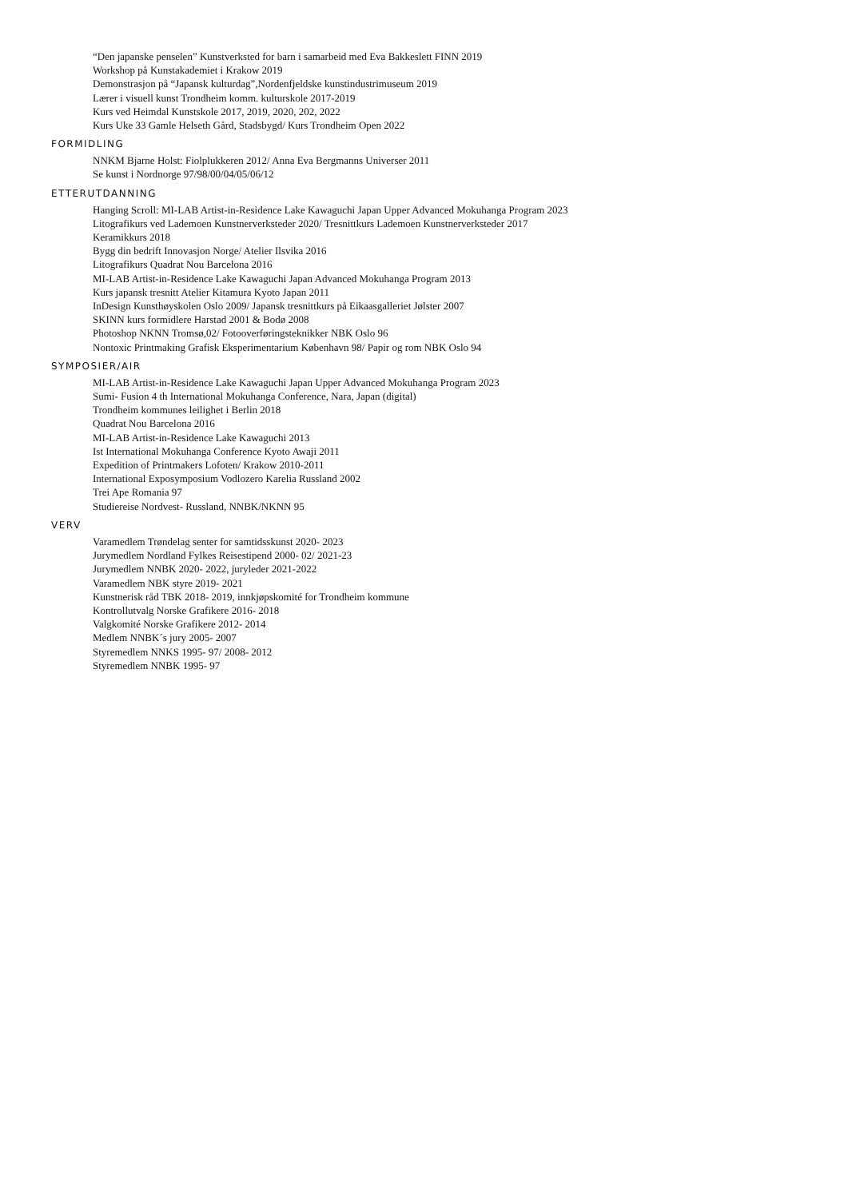“Den japanske penselen” Kunstverksted for barn i samarbeid med Eva Bakkeslett FINN 2019
Workshop på Kunstakademiet i Krakow 2019
Demonstrasjon på “Japansk kulturdag”,Nordenfjeldske kunstindustrimuseum 2019
Lærer i visuell kunst Trondheim komm. kulturskole 2017-2019
Kurs ved Heimdal Kunstskole 2017, 2019, 2020, 202, 2022
Kurs Uke 33 Gamle Helseth Gård, Stadsbygd/ Kurs Trondheim Open 2022
FORMIDLING
NNKM Bjarne Holst: Fiolplukkeren 2012/ Anna Eva Bergmanns Universer 2011
Se kunst i Nordnorge 97/98/00/04/05/06/12
ETTERUTDANNING
Hanging Scroll: MI-LAB Artist-in-Residence Lake Kawaguchi Japan Upper Advanced Mokuhanga Program 2023
Litografikurs ved Lademoen Kunstnerverksteder 2020/ Tresnittkurs Lademoen Kunstnerverksteder 2017
Keramikkurs 2018
Bygg din bedrift Innovasjon Norge/ Atelier Ilsvika 2016
Litografikurs Quadrat Nou Barcelona 2016
MI-LAB Artist-in-Residence Lake Kawaguchi Japan Advanced Mokuhanga Program 2013
Kurs japansk tresnitt Atelier Kitamura Kyoto Japan 2011
InDesign Kunsthøyskolen Oslo 2009/ Japansk tresnittkurs på Eikaasgalleriet Jølster 2007
SKINN kurs formidlere Harstad 2001 & Bodø 2008
Photoshop NKNN Tromsø,02/ Fotooverføringsteknikker NBK Oslo 96
Nontoxic Printmaking Grafisk Eksperimentarium København 98/ Papir og rom NBK Oslo 94
SYMPOSIER/AIR
MI-LAB Artist-in-Residence Lake Kawaguchi Japan Upper Advanced Mokuhanga Program 2023
Sumi- Fusion 4 th International Mokuhanga Conference, Nara, Japan (digital)
Trondheim kommunes leilighet i Berlin 2018
Quadrat Nou Barcelona 2016
MI-LAB Artist-in-Residence Lake Kawaguchi 2013
Ist International Mokuhanga Conference Kyoto Awaji 2011
Expedition of Printmakers Lofoten/ Krakow 2010-2011
International Exposymposium Vodlozero Karelia Russland 2002
Trei Ape Romania 97
Studiereise Nordvest- Russland, NNBK/NKNN 95
VERV
Varamedlem Trøndelag senter for samtidsskunst 2020- 2023
Jurymedlem Nordland Fylkes Reisestipend 2000- 02/ 2021-23
Jurymedlem NNBK 2020- 2022, juryleder 2021-2022
Varamedlem NBK styre 2019- 2021
Kunstnerisk råd TBK 2018- 2019, innkjøpskomité for Trondheim kommune
Kontrollutvalg Norske Grafikere 2016- 2018
Valgkomité Norske Grafikere 2012- 2014
Medlem NNBK´s jury 2005- 2007
Styremedlem NNKS 1995- 97/ 2008- 2012
Styremedlem NNBK 1995- 97